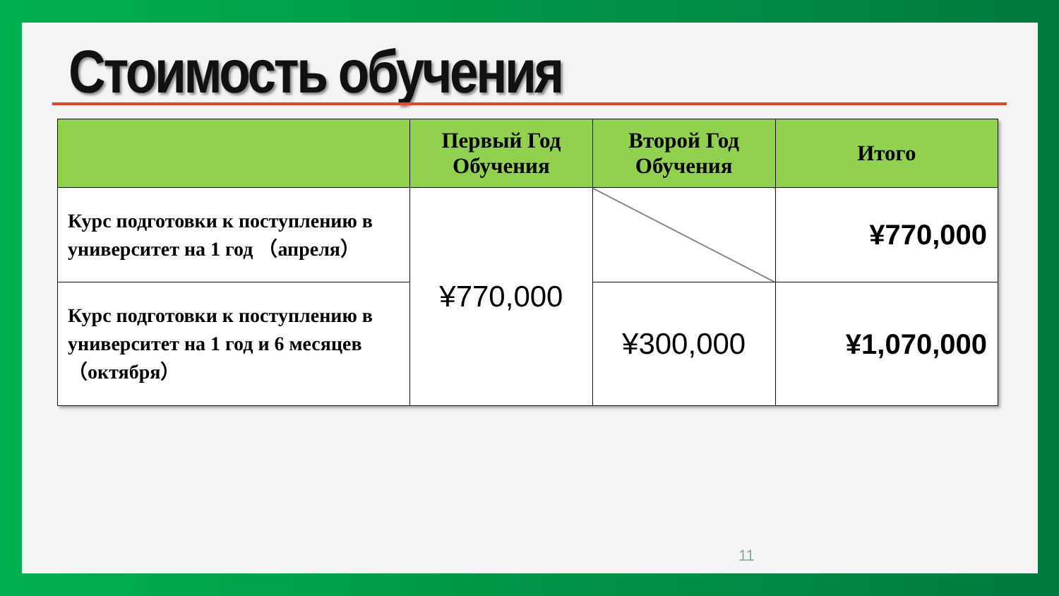Стоимость обучения
| | Первый Год Обучения | Второй Год Обучения | Итого |
| --- | --- | --- | --- |
| Курс подготовки к поступлению в университет на 1 год （апреля） | ¥770,000 | | ¥770,000 |
| Курс подготовки к поступлению в университет на 1 год и 6 месяцев （октября） | | ¥300,000 | ¥1,070,000 |
11